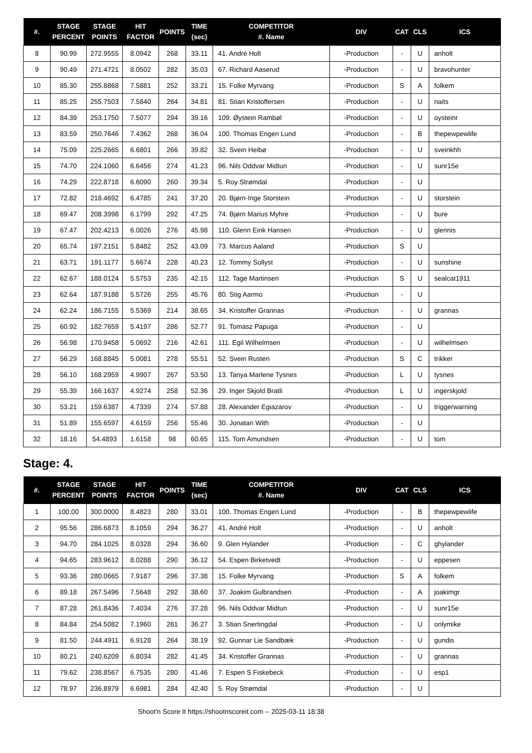| #. | STAGE PERCENT | STAGE POINTS | HIT FACTOR | POINTS | TIME (sec) | COMPETITOR #. Name | DIV | CAT | CLS | ICS |
| --- | --- | --- | --- | --- | --- | --- | --- | --- | --- | --- |
| 8 | 90.99 | 272.9555 | 8.0942 | 268 | 33.11 | 41. André Holt | -Production | - | U | anholt |
| 9 | 90.49 | 271.4721 | 8.0502 | 282 | 35.03 | 67. Richard Aaserud | -Production | - | U | bravohunter |
| 10 | 85.30 | 255.8868 | 7.5881 | 252 | 33.21 | 15. Folke Myrvang | -Production | S | A | folkem |
| 11 | 85.25 | 255.7503 | 7.5840 | 264 | 34.81 | 81. Stian Kristoffersen | -Production | - | U | naits |
| 12 | 84.39 | 253.1750 | 7.5077 | 294 | 39.16 | 109. Øystein Rambøl | -Production | - | U | oysteinr |
| 13 | 83.59 | 250.7646 | 7.4362 | 268 | 36.04 | 100. Thomas Engen Lund | -Production | - | B | thepewpewlife |
| 14 | 75.09 | 225.2665 | 6.6801 | 266 | 39.82 | 32. Svein Heibø | -Production | - | U | sveinkhh |
| 15 | 74.70 | 224.1060 | 6.6456 | 274 | 41.23 | 96. Nils Oddvar Midtun | -Production | - | U | sunr15e |
| 16 | 74.29 | 222.8718 | 6.6090 | 260 | 39.34 | 5. Roy Strømdal | -Production | - | U | |
| 17 | 72.82 | 218.4692 | 6.4785 | 241 | 37.20 | 20. Bjørn-Inge Storstein | -Production | - | U | storstein |
| 18 | 69.47 | 208.3998 | 6.1799 | 292 | 47.25 | 74. Bjørn Marius Myhre | -Production | - | U | bure |
| 19 | 67.47 | 202.4213 | 6.0026 | 276 | 45.98 | 110. Glenn Eirik Hansen | -Production | - | U | glennis |
| 20 | 65.74 | 197.2151 | 5.8482 | 252 | 43.09 | 73. Marcus Aaland | -Production | S | U | |
| 21 | 63.71 | 191.1177 | 5.6674 | 228 | 40.23 | 12. Tommy Sollyst | -Production | - | U | sunshine |
| 22 | 62.67 | 188.0124 | 5.5753 | 235 | 42.15 | 112. Tage Martinsen | -Production | S | U | sealcat1911 |
| 23 | 62.64 | 187.9188 | 5.5726 | 255 | 45.76 | 80. Stig Aarmo | -Production | - | U | |
| 24 | 62.24 | 186.7155 | 5.5369 | 214 | 38.65 | 34. Kristoffer Grannas | -Production | - | U | grannas |
| 25 | 60.92 | 182.7659 | 5.4197 | 286 | 52.77 | 91. Tomasz Papuga | -Production | - | U | |
| 26 | 56.98 | 170.9458 | 5.0692 | 216 | 42.61 | 111. Egil Wilhelmsen | -Production | - | U | wilhelmsen |
| 27 | 56.29 | 168.8845 | 5.0081 | 278 | 55.51 | 52. Svein Rusten | -Production | S | C | trikker |
| 28 | 56.10 | 168.2959 | 4.9907 | 267 | 53.50 | 13. Tanya Marlene Tysnes | -Production | L | U | tysnes |
| 29 | 55.39 | 166.1637 | 4.9274 | 258 | 52.36 | 29. Inger Skjold Bratli | -Production | L | U | ingerskjold |
| 30 | 53.21 | 159.6387 | 4.7339 | 274 | 57.88 | 28. Alexander Egiazarov | -Production | - | U | triggerwarning |
| 31 | 51.89 | 155.6597 | 4.6159 | 256 | 55.46 | 30. Jonatan With | -Production | - | U | |
| 32 | 18.16 | 54.4893 | 1.6158 | 98 | 60.65 | 115. Tom Amundsen | -Production | - | U | tom |
Stage: 4.
| #. | STAGE PERCENT | STAGE POINTS | HIT FACTOR | POINTS | TIME (sec) | COMPETITOR #. Name | DIV | CAT | CLS | ICS |
| --- | --- | --- | --- | --- | --- | --- | --- | --- | --- | --- |
| 1 | 100.00 | 300.0000 | 8.4823 | 280 | 33.01 | 100. Thomas Engen Lund | -Production | - | B | thepewpewlife |
| 2 | 95.56 | 286.6873 | 8.1059 | 294 | 36.27 | 41. André Holt | -Production | - | U | anholt |
| 3 | 94.70 | 284.1025 | 8.0328 | 294 | 36.60 | 9. Glen Hylander | -Production | - | C | ghylander |
| 4 | 94.65 | 283.9612 | 8.0288 | 290 | 36.12 | 54. Espen Birketvedt | -Production | - | U | eppesen |
| 5 | 93.36 | 280.0665 | 7.9187 | 296 | 37.38 | 15. Folke Myrvang | -Production | S | A | folkem |
| 6 | 89.18 | 267.5496 | 7.5648 | 292 | 38.60 | 37. Joakim Gulbrandsen | -Production | - | A | joakimgr |
| 7 | 87.28 | 261.8436 | 7.4034 | 276 | 37.28 | 96. Nils Oddvar Midtun | -Production | - | U | sunr15e |
| 8 | 84.84 | 254.5082 | 7.1960 | 261 | 36.27 | 3. Stian Snertingdal | -Production | - | U | onlymike |
| 9 | 81.50 | 244.4911 | 6.9128 | 264 | 38.19 | 92. Gunnar Lie Sandbæk | -Production | - | U | gundis |
| 10 | 80.21 | 240.6209 | 6.8034 | 282 | 41.45 | 34. Kristoffer Grannas | -Production | - | U | grannas |
| 11 | 79.62 | 238.8567 | 6.7535 | 280 | 41.46 | 7. Espen S Fiskebeck | -Production | - | U | esp1 |
| 12 | 78.97 | 236.8979 | 6.6981 | 284 | 42.40 | 5. Roy Strømdal | -Production | - | U | |
Shoot'n Score It https://shootnscoreit.com -- 2025-03-11 18:38